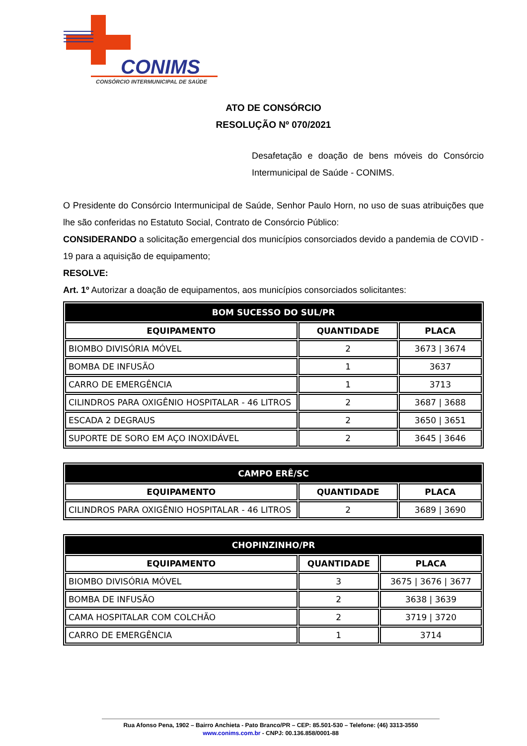CONIMS
CONSÓRCIO INTERMUNICIPAL DE SAÚDE
ATO DE CONSÓRCIO
RESOLUÇÃO Nº 070/2021
Desafetação e doação de bens móveis do Consórcio Intermunicipal de Saúde - CONIMS.
O Presidente do Consórcio Intermunicipal de Saúde, Senhor Paulo Horn, no uso de suas atribuições que lhe são conferidas no Estatuto Social, Contrato de Consórcio Público:
CONSIDERANDO a solicitação emergencial dos municípios consorciados devido a pandemia de COVID - 19 para a aquisição de equipamento;
RESOLVE:
Art. 1º Autorizar a doação de equipamentos, aos municípios consorciados solicitantes:
| BOM SUCESSO DO SUL/PR | | |
| --- | --- | --- |
| EQUIPAMENTO | QUANTIDADE | PLACA |
| BIOMBO DIVISÓRIA MÓVEL | 2 | 3673 / 3674 |
| BOMBA DE INFUSÃO | 1 | 3637 |
| CARRO DE EMERGÊNCIA | 1 | 3713 |
| CILINDROS PARA OXIGÊNIO HOSPITALAR - 46 LITROS | 2 | 3687 / 3688 |
| ESCADA 2 DEGRAUS | 2 | 3650 / 3651 |
| SUPORTE DE SORO EM AÇO INOXIDÁVEL | 2 | 3645 / 3646 |
| CAMPO ERÊ/SC | | |
| --- | --- | --- |
| EQUIPAMENTO | QUANTIDADE | PLACA |
| CILINDROS PARA OXIGÊNIO HOSPITALAR - 46 LITROS | 2 | 3689 / 3690 |
| CHOPINZINHO/PR | | |
| --- | --- | --- |
| EQUIPAMENTO | QUANTIDADE | PLACA |
| BIOMBO DIVISÓRIA MÓVEL | 3 | 3675 / 3676 / 3677 |
| BOMBA DE INFUSÃO | 2 | 3638 / 3639 |
| CAMA HOSPITALAR COM COLCHÃO | 2 | 3719 / 3720 |
| CARRO DE EMERGÊNCIA | 1 | 3714 |
Rua Afonso Pena, 1902 – Bairro Anchieta - Pato Branco/PR – CEP: 85.501-530 – Telefone: (46) 3313-3550
www.conims.com.br - CNPJ: 00.136.858/0001-88